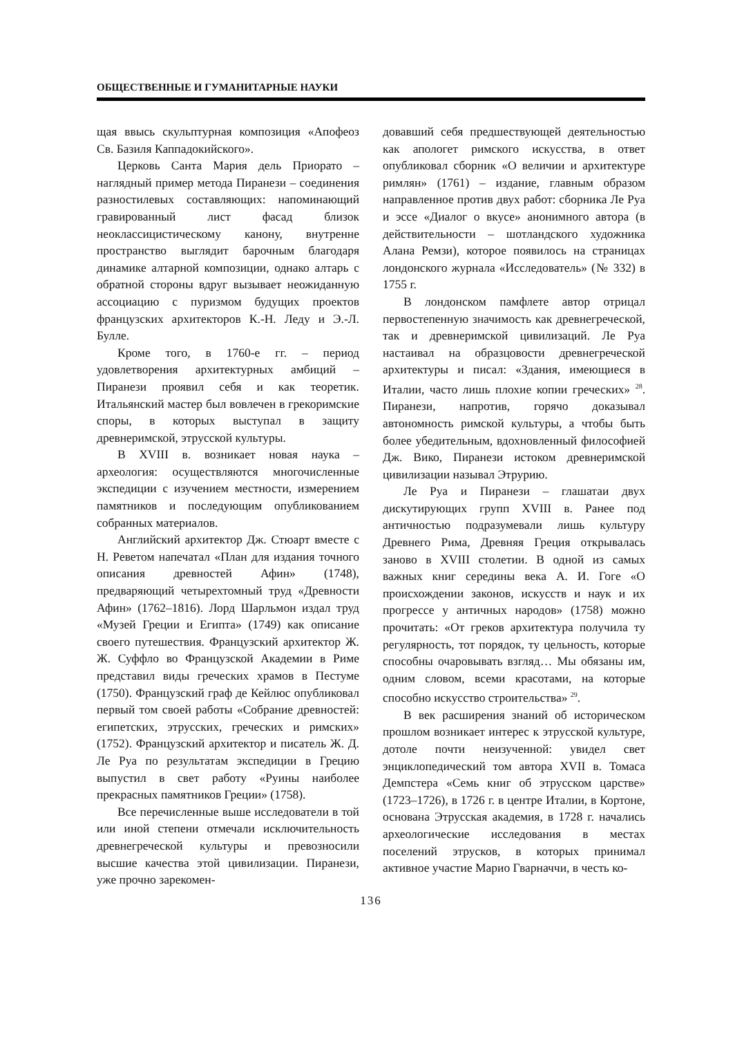ОБЩЕСТВЕННЫЕ И ГУМАНИТАРНЫЕ НАУКИ
щая ввысь скульптурная композиция «Апофеоз Св. Базиля Каппадокийского».
Церковь Санта Мария дель Приорато – наглядный пример метода Пиранези – соединения разностилевых составляющих: напоминающий гравированный лист фасад близок неоклассицистическому канону, внутренне пространство выглядит барочным благодаря динамике алтарной композиции, однако алтарь с обратной стороны вдруг вызывает неожиданную ассоциацию с пуризмом будущих проектов французских архитекторов К.-Н. Леду и Э.-Л. Булле.
Кроме того, в 1760-е гг. – период удовлетворения архитектурных амбиций – Пиранези проявил себя и как теоретик. Итальянский мастер был вовлечен в грекоримские споры, в которых выступал в защиту древнеримской, этрусской культуры.
В XVIII в. возникает новая наука – археология: осуществляются многочисленные экспедиции с изучением местности, измерением памятников и последующим опубликованием собранных материалов.
Английский архитектор Дж. Стюарт вместе с Н. Реветом напечатал «План для издания точного описания древностей Афин» (1748), предваряющий четырехтомный труд «Древности Афин» (1762–1816). Лорд Шарльмон издал труд «Музей Греции и Египта» (1749) как описание своего путешествия. Французский архитектор Ж. Ж. Суффло во Французской Академии в Риме представил виды греческих храмов в Пестуме (1750). Французский граф де Кейлюс опубликовал первый том своей работы «Собрание древностей: египетских, этрусских, греческих и римских» (1752). Французский архитектор и писатель Ж. Д. Ле Руа по результатам экспедиции в Грецию выпустил в свет работу «Руины наиболее прекрасных памятников Греции» (1758).
Все перечисленные выше исследователи в той или иной степени отмечали исключительность древнегреческой культуры и превозносили высшие качества этой цивилизации. Пиранези, уже прочно зарекомен-
довавший себя предшествующей деятельностью как апологет римского искусства, в ответ опубликовал сборник «О величии и архитектуре римлян» (1761) – издание, главным образом направленное против двух работ: сборника Ле Руа и эссе «Диалог о вкусе» анонимного автора (в действительности – шотландского художника Алана Ремзи), которое появилось на страницах лондонского журнала «Исследователь» (№ 332) в 1755 г.
В лондонском памфлете автор отрицал первостепенную значимость как древнегреческой, так и древнеримской цивилизаций. Ле Руа настаивал на образцовости древнегреческой архитектуры и писал: «Здания, имеющиеся в Италии, часто лишь плохие копии греческих» <sup>28</sup>. Пиранези, напротив, горячо доказывал автономность римской культуры, а чтобы быть более убедительным, вдохновленный философией Дж. Вико, Пиранези истоком древнеримской цивилизации называл Этрурию.
Ле Руа и Пиранези – глашатаи двух дискутирующих групп XVIII в. Ранее под античностью подразумевали лишь культуру Древнего Рима, Древняя Греция открывалась заново в XVIII столетии. В одной из самых важных книг середины века А. И. Гоге «О происхождении законов, искусств и наук и их прогрессе у античных народов» (1758) можно прочитать: «От греков архитектура получила ту регулярность, тот порядок, ту цельность, которые способны очаровывать взгляд… Мы обязаны им, одним словом, всеми красотами, на которые способно искусство строительства» <sup>29</sup>.
В век расширения знаний об историческом прошлом возникает интерес к этрусской культуре, дотоле почти неизученной: увидел свет энциклопедический том автора XVII в. Томаса Демпстера «Семь книг об этрусском царстве» (1723–1726), в 1726 г. в центре Италии, в Кортоне, основана Этрусская академия, в 1728 г. начались археологические исследования в местах поселений этрусков, в которых принимал активное участие Марио Гварначчи, в честь ко-
136